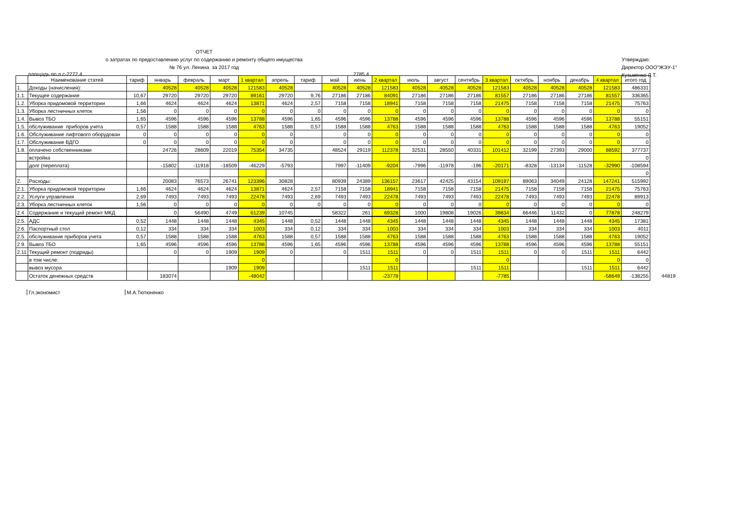ОТЧЕТ
о затратах по предоставлению услуг по содержанию и ремонту общего имущества
№ 76 ул. Ленина за 2017 год
Утверждаю:
Директор ООО"ЖЭУ-1"
Кузьменко Л.Т.
площадь по л.с-2272,4 2785,4
| | Наименование статей | тариф | январь | февраль | март | 1 квартал | апрель | тариф | май | июнь | 2 квартал | июль | август | сентябрь | 3 квартал | октябрь | ноябрь | декабрь | 4 квартал | итого год | |
| --- | --- | --- | --- | --- | --- | --- | --- | --- | --- | --- | --- | --- | --- | --- | --- | --- | --- | --- | --- | --- | --- |
| 1. | Доходы (начисления): | | 40528 | 40528 | 40528 | 121583 | 40528 | | 40528 | 40528 | 121583 | 40528 | 40528 | 40528 | 121583 | 40528 | 40528 | 40528 | 121583 | 486331 | |
| 1.1. | Текущее содержание | 10,67 | 29720 | 29720 | 29720 | 89161 | 29720 | 9,76 | 27186 | 27186 | 84091 | 27186 | 27186 | 27186 | 81557 | 27186 | 27186 | 27186 | 81557 | 336365 | |
| 1.2. | Уборка придомовой территории | 1,66 | 4624 | 4624 | 4624 | 13871 | 4624 | 2,57 | 7158 | 7158 | 18941 | 7158 | 7158 | 7158 | 21475 | 7158 | 7158 | 7158 | 21475 | 75763 | |
| 1.3. | Уборка лестничных клеток | 1,56 | 0 | 0 | 0 | 0 | 0 | 0 | 0 | 0 | 0 | 0 | 0 | 0 | 0 | 0 | 0 | 0 | 0 | 0 | |
| 1.4. | Вывоз ТБО | 1,65 | 4596 | 4596 | 4596 | 13788 | 4596 | 1,65 | 4596 | 4596 | 13788 | 4596 | 4596 | 4596 | 13788 | 4596 | 4596 | 4596 | 13788 | 55151 | |
| 1.5. | обслуживание приборов учета | 0,57 | 1588 | 1588 | 1588 | 4763 | 1588 | 0,57 | 1588 | 1588 | 4763 | 1588 | 1588 | 1588 | 4763 | 1588 | 1588 | 1588 | 4763 | 19052 | |
| 1.6. | Обслуживание лифтового оборудован | 0 | 0 | 0 | 0 | 0 | 0 | | 0 | 0 | 0 | 0 | 0 | 0 | 0 | 0 | 0 | 0 | 0 | 0 | |
| 1.7. | Обслуживание ВДГО | 0 | 0 | 0 | 0 | 0 | 0 | | 0 | 0 | 0 | 0 | 0 | 0 | 0 | 0 | 0 | 0 | 0 | 0 | |
| 1.8. | оплачено собственниками | | 24726 | 28609 | 22019 | 75354 | 34735 | | 48524 | 29119 | 112378 | 32531 | 28550 | 40331 | 101412 | 32199 | 27393 | 29000 | 88592 | 377737 | |
| | встройка | | | | | | | | | | | | | | | | | | | 0 | |
| | долг (переплата) | | -15802 | -11918 | -18509 | -46229 | -5793 | | 7997 | -11409 | -9204 | -7996 | -11978 | -196 | -20171 | -8328 | -13134 | -11528 | -32990 | -108594 | |
| | | | | | | | | | | | | | | | | | | | | 0 | |
| 2. | Расходы: | | 20083 | 76573 | 26741 | 123396 | 30828 | | 80939 | 24389 | 136157 | 23617 | 42425 | 43154 | 109197 | 89063 | 34049 | 24128 | 147241 | 515992 | |
| 2.1. | Уборка придомовой территории | 1,66 | 4624 | 4624 | 4624 | 13871 | 4624 | 2,57 | 7158 | 7158 | 18941 | 7158 | 7158 | 7158 | 21475 | 7158 | 7158 | 7158 | 21475 | 75763 | |
| 2.2. | Услуги управления | 2,69 | 7493 | 7493 | 7493 | 22478 | 7493 | 2,69 | 7493 | 7493 | 22478 | 7493 | 7493 | 7493 | 22478 | 7493 | 7493 | 7493 | 22478 | 89913 | |
| 2.3. | Уборка лестничных клеток | 1,56 | 0 | 0 | 0 | 0 | 0 | 0 | 0 | 0 | 0 | 0 | 0 | 0 | 0 | 0 | 0 | 0 | 0 | 0 | |
| 2.4. | Содержание и текущий ремонт МКД | | 0 | 56490 | 4749 | 61239 | 10745 | | 58322 | 261 | 69328 | 1000 | 19808 | 19026 | 39834 | 66446 | 11432 | 0 | 77878 | 248279 | |
| 2.5. | АДС | 0,52 | 1448 | 1448 | 1448 | 4345 | 1448 | 0,52 | 1448 | 1448 | 4345 | 1448 | 1448 | 1448 | 4345 | 1448 | 1448 | 1448 | 4345 | 17381 | |
| 2.6. | Паспортный стол | 0,12 | 334 | 334 | 334 | 1003 | 334 | 0,12 | 334 | 334 | 1003 | 334 | 334 | 334 | 1003 | 334 | 334 | 334 | 1003 | 4011 | |
| 2.5. | обслуживание приборов учета | 0,57 | 1588 | 1588 | 1588 | 4763 | 1588 | 0,57 | 1588 | 1588 | 4763 | 1588 | 1588 | 1588 | 4763 | 1588 | 1588 | 1588 | 4763 | 19052 | |
| 2.9. | Вывоз ТБО | 1,65 | 4596 | 4596 | 4596 | 13788 | 4596 | 1,65 | 4596 | 4596 | 13788 | 4596 | 4596 | 4596 | 13788 | 4596 | 4596 | 4596 | 13788 | 55151 | |
| 2.11 | Текущий ремонт (подряды) | | 0 | 0 | 1909 | 1909 | 0 | | 0 | 1511 | 1511 | 0 | 0 | 1511 | 1511 | 0 | 0 | 1511 | 1511 | 6442 | |
| | в том числе: | | | | | 0 | | | | | 0 | | | | 0 | | | | 0 | 0 | |
| | вывоз мусора | | | | 1909 | 1909 | | | | 1511 | 1511 | | | 1511 | 1511 | | | 1511 | 1511 | 6442 | |
| | Остаток денежных средств | | 183074 | | | -48042 | | | | | -23778 | | | | -7785 | | | | -58649 | -138255 | 44819 |
Гл.экономист М.А.Тютюненко